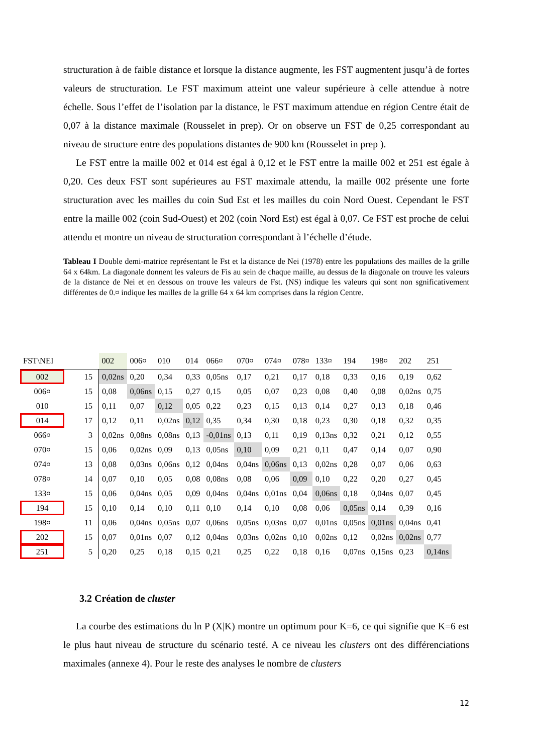structuration à de faible distance et lorsque la distance augmente, les FST augmentent jusqu’à de fortes valeurs de structuration. Le FST maximum atteint une valeur supérieure à celle attendue à notre échelle. Sous l’effet de l’isolation par la distance, le FST maximum attendue en région Centre était de 0,07 à la distance maximale (Rousselet in prep). Or on observe un FST de 0,25 correspondant au niveau de structure entre des populations distantes de 900 km (Rousselet in prep ).
Le FST entre la maille 002 et 014 est égal à 0,12 et le FST entre la maille 002 et 251 est égale à 0,20. Ces deux FST sont supérieures au FST maximale attendu, la maille 002 présente une forte structuration avec les mailles du coin Sud Est et les mailles du coin Nord Ouest. Cependant le FST entre la maille 002 (coin Sud-Ouest) et 202 (coin Nord Est) est égal à 0,07. Ce FST est proche de celui attendu et montre un niveau de structuration correspondant à l’échelle d’étude.
Tableau I Double demi-matrice représentant le Fst et la distance de Nei (1978) entre les populations des mailles de la grille 64 x 64km. La diagonale donnent les valeurs de Fis au sein de chaque maille, au dessus de la diagonale on trouve les valeurs de la distance de Nei et en dessous on trouve les valeurs de Fst. (NS) indique les valeurs qui sont non sgnificativement différentes de 0.¤ indique les mailles de la grille 64 x 64 km comprises dans la région Centre.
| FST\NEI | | 002 | 006¤ | 010 | 014 | 066¤ | 070¤ | 074¤ | 078¤ | 133¤ | 194 | 198¤ | 202 | 251 |
| --- | --- | --- | --- | --- | --- | --- | --- | --- | --- | --- | --- | --- | --- | --- |
| 002 | 15 | 0,02ns | 0,20 | 0,34 | 0,33 | 0,05ns | 0,17 | 0,21 | 0,17 | 0,18 | 0,33 | 0,16 | 0,19 | 0,62 |
| 006¤ | 15 | 0,08 | 0,06ns | 0,15 | 0,27 | 0,15 | 0,05 | 0,07 | 0,23 | 0,08 | 0,40 | 0,08 | 0,02ns | 0,75 |
| 010 | 15 | 0,11 | 0,07 | 0,12 | 0,05 | 0,22 | 0,23 | 0,15 | 0,13 | 0,14 | 0,27 | 0,13 | 0,18 | 0,46 |
| 014 | 17 | 0,12 | 0,11 | 0,02ns | 0,12 | 0,35 | 0,34 | 0,30 | 0,18 | 0,23 | 0,30 | 0,18 | 0,32 | 0,35 |
| 066¤ | 3 | 0,02ns | 0,08ns | 0,08ns | 0,13 | -0,01ns | 0,13 | 0,11 | 0,19 | 0,13ns | 0,32 | 0,21 | 0,12 | 0,55 |
| 070¤ | 15 | 0,06 | 0,02ns | 0,09 | 0,13 | 0,05ns | 0,10 | 0,09 | 0,21 | 0,11 | 0,47 | 0,14 | 0,07 | 0,90 |
| 074¤ | 13 | 0,08 | 0,03ns | 0,06ns | 0,12 | 0,04ns | 0,04ns | 0,06ns | 0,13 | 0,02ns | 0,28 | 0,07 | 0,06 | 0,63 |
| 078¤ | 14 | 0,07 | 0,10 | 0,05 | 0,08 | 0,08ns | 0,08 | 0,06 | 0,09 | 0,10 | 0,22 | 0,20 | 0,27 | 0,45 |
| 133¤ | 15 | 0,06 | 0,04ns | 0,05 | 0,09 | 0,04ns | 0,04ns | 0,01ns | 0,04 | 0,06ns | 0,18 | 0,04ns | 0,07 | 0,45 |
| 194 | 15 | 0,10 | 0,14 | 0,10 | 0,11 | 0,10 | 0,14 | 0,10 | 0,08 | 0,06 | 0,05ns | 0,14 | 0,39 | 0,16 |
| 198¤ | 11 | 0,06 | 0,04ns | 0,05ns | 0,07 | 0,06ns | 0,05ns | 0,03ns | 0,07 | 0,01ns | 0,05ns | 0,01ns | 0,04ns | 0,41 |
| 202 | 15 | 0,07 | 0,01ns | 0,07 | 0,12 | 0,04ns | 0,03ns | 0,02ns | 0,10 | 0,02ns | 0,12 | 0,02ns | 0,02ns | 0,77 |
| 251 | 5 | 0,20 | 0,25 | 0,18 | 0,15 | 0,21 | 0,25 | 0,22 | 0,18 | 0,16 | 0,07ns | 0,15ns | 0,23 | 0,14ns |
3.2 Création de cluster
La courbe des estimations du ln P (X|K) montre un optimum pour K=6, ce qui signifie que K=6 est le plus haut niveau de structure du scénario testé. A ce niveau les clusters ont des différenciations maximales (annexe 4). Pour le reste des analyses le nombre de clusters
12